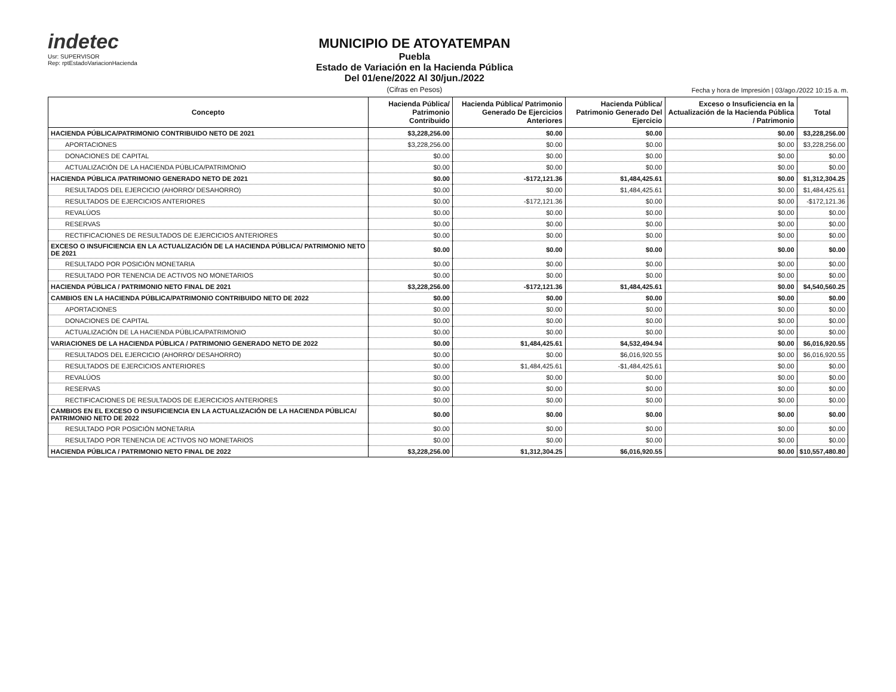indetec
Usr: SUPERVISOR
Rep: rptEstadoVariacionHacienda
MUNICIPIO DE ATOYATEMPAN
Puebla
Estado de Variación en la Hacienda Pública
Del 01/ene/2022 Al 30/jun./2022
(Cifras en Pesos)
Fecha y hora de Impresión | 03/ago./2022 10:15 a. m.
| Concepto | Hacienda Pública/ Patrimonio Contribuido | Hacienda Pública/ Patrimonio Generado De Ejercicios Anteriores | Hacienda Pública/ Patrimonio Generado Del Ejercicio | Exceso o Insuficiencia en la Actualización de la Hacienda Pública / Patrimonio | Total |
| --- | --- | --- | --- | --- | --- |
| HACIENDA PÚBLICA/PATRIMONIO CONTRIBUIDO NETO DE 2021 | $3,228,256.00 | $0.00 | $0.00 | $0.00 | $3,228,256.00 |
| APORTACIONES | $3,228,256.00 | $0.00 | $0.00 | $0.00 | $3,228,256.00 |
| DONACIONES DE CAPITAL | $0.00 | $0.00 | $0.00 | $0.00 | $0.00 |
| ACTUALIZACIÓN DE LA HACIENDA PÚBLICA/PATRIMONIO | $0.00 | $0.00 | $0.00 | $0.00 | $0.00 |
| HACIENDA PÚBLICA /PATRIMONIO GENERADO NETO DE 2021 | $0.00 | -$172,121.36 | $1,484,425.61 | $0.00 | $1,312,304.25 |
| RESULTADOS DEL EJERCICIO (AHORRO/ DESAHORRO) | $0.00 | $0.00 | $1,484,425.61 | $0.00 | $1,484,425.61 |
| RESULTADOS DE EJERCICIOS ANTERIORES | $0.00 | -$172,121.36 | $0.00 | $0.00 | -$172,121.36 |
| REVALÚOS | $0.00 | $0.00 | $0.00 | $0.00 | $0.00 |
| RESERVAS | $0.00 | $0.00 | $0.00 | $0.00 | $0.00 |
| RECTIFICACIONES DE RESULTADOS DE EJERCICIOS ANTERIORES | $0.00 | $0.00 | $0.00 | $0.00 | $0.00 |
| EXCESO O INSUFICIENCIA EN LA ACTUALIZACIÓN DE LA HACIENDA PÚBLICA/ PATRIMONIO NETO DE 2021 | $0.00 | $0.00 | $0.00 | $0.00 | $0.00 |
| RESULTADO POR POSICIÓN MONETARIA | $0.00 | $0.00 | $0.00 | $0.00 | $0.00 |
| RESULTADO POR TENENCIA DE ACTIVOS NO MONETARIOS | $0.00 | $0.00 | $0.00 | $0.00 | $0.00 |
| HACIENDA PÚBLICA / PATRIMONIO NETO FINAL DE 2021 | $3,228,256.00 | -$172,121.36 | $1,484,425.61 | $0.00 | $4,540,560.25 |
| CAMBIOS EN LA HACIENDA PÚBLICA/PATRIMONIO CONTRIBUIDO NETO DE 2022 | $0.00 | $0.00 | $0.00 | $0.00 | $0.00 |
| APORTACIONES | $0.00 | $0.00 | $0.00 | $0.00 | $0.00 |
| DONACIONES DE CAPITAL | $0.00 | $0.00 | $0.00 | $0.00 | $0.00 |
| ACTUALIZACIÓN DE LA HACIENDA PÚBLICA/PATRIMONIO | $0.00 | $0.00 | $0.00 | $0.00 | $0.00 |
| VARIACIONES DE LA HACIENDA PÚBLICA / PATRIMONIO GENERADO NETO DE 2022 | $0.00 | $1,484,425.61 | $4,532,494.94 | $0.00 | $6,016,920.55 |
| RESULTADOS DEL EJERCICIO (AHORRO/ DESAHORRO) | $0.00 | $0.00 | $6,016,920.55 | $0.00 | $6,016,920.55 |
| RESULTADOS DE EJERCICIOS ANTERIORES | $0.00 | $1,484,425.61 | -$1,484,425.61 | $0.00 | $0.00 |
| REVALÚOS | $0.00 | $0.00 | $0.00 | $0.00 | $0.00 |
| RESERVAS | $0.00 | $0.00 | $0.00 | $0.00 | $0.00 |
| RECTIFICACIONES DE RESULTADOS DE EJERCICIOS ANTERIORES | $0.00 | $0.00 | $0.00 | $0.00 | $0.00 |
| CAMBIOS EN EL EXCESO O INSUFICIENCIA EN LA ACTUALIZACIÓN DE LA HACIENDA PÚBLICA/ PATRIMONIO NETO DE 2022 | $0.00 | $0.00 | $0.00 | $0.00 | $0.00 |
| RESULTADO POR POSICIÓN MONETARIA | $0.00 | $0.00 | $0.00 | $0.00 | $0.00 |
| RESULTADO POR TENENCIA DE ACTIVOS NO MONETARIOS | $0.00 | $0.00 | $0.00 | $0.00 | $0.00 |
| HACIENDA PÚBLICA / PATRIMONIO NETO FINAL DE 2022 | $3,228,256.00 | $1,312,304.25 | $6,016,920.55 | $0.00 | $10,557,480.80 |